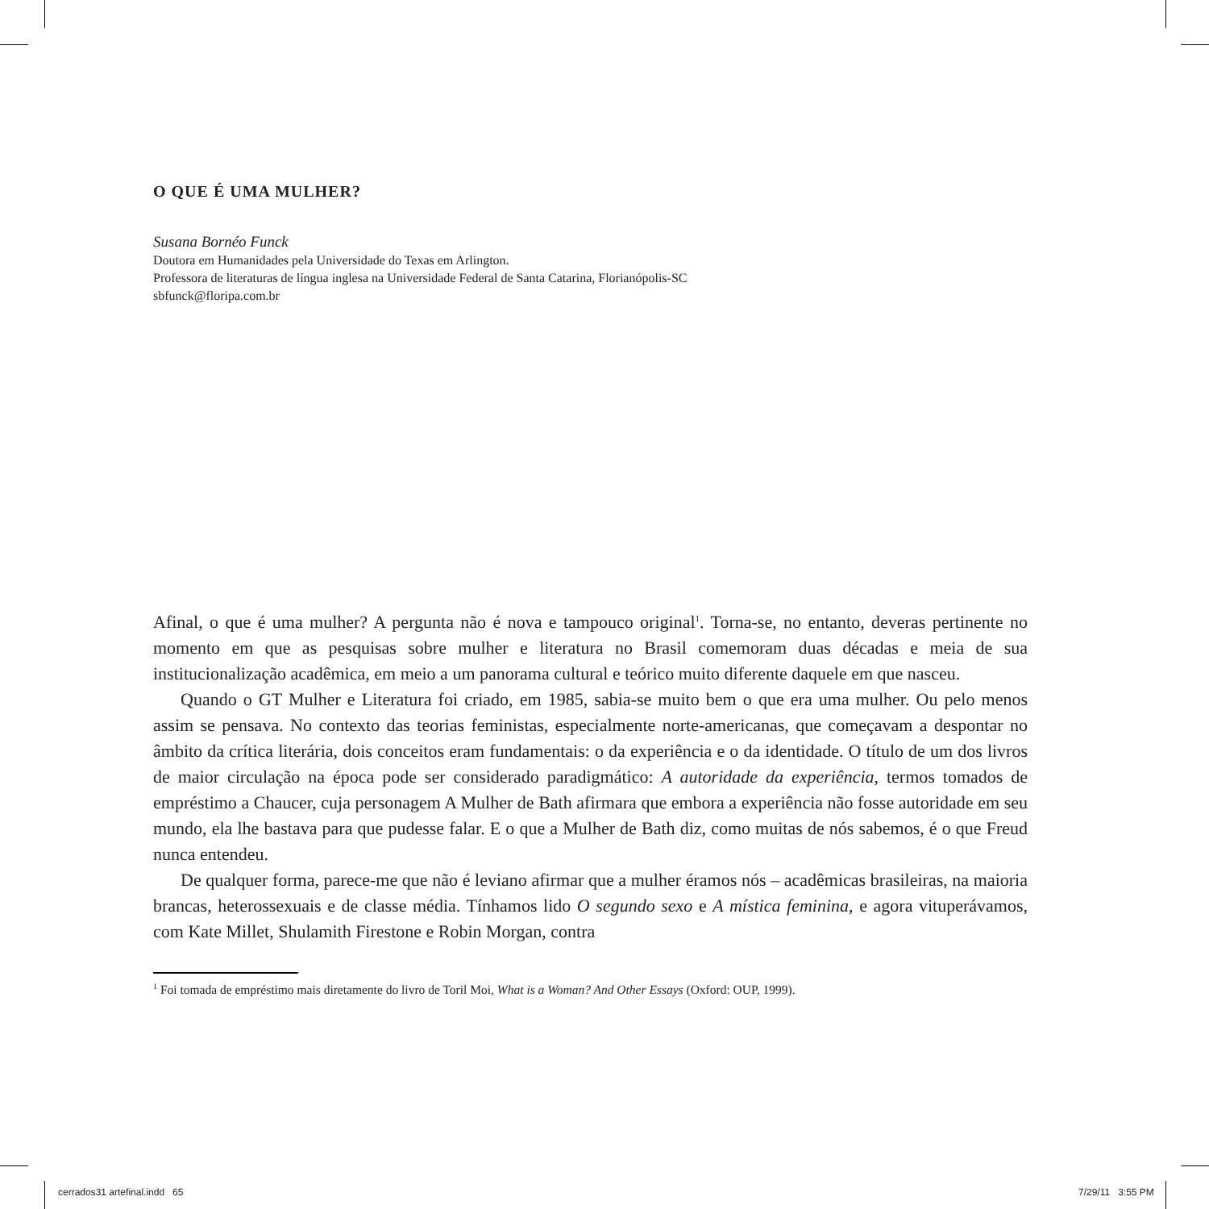O QUE É UMA MULHER?
Susana Bornéo Funck
Doutora em Humanidades pela Universidade do Texas em Arlington.
Professora de literaturas de língua inglesa na Universidade Federal de Santa Catarina, Florianópolis-SC
sbfunck@floripa.com.br
Afinal, o que é uma mulher? A pergunta não é nova e tampouco original<sup>1</sup>. Torna-se, no entanto, deveras pertinente no momento em que as pesquisas sobre mulher e literatura no Brasil comemoram duas décadas e meia de sua institucionalização acadêmica, em meio a um panorama cultural e teórico muito diferente daquele em que nasceu.
Quando o GT Mulher e Literatura foi criado, em 1985, sabia-se muito bem o que era uma mulher. Ou pelo menos assim se pensava. No contexto das teorias feministas, especialmente norte-americanas, que começavam a despontar no âmbito da crítica literária, dois conceitos eram fundamentais: o da experiência e o da identidade. O título de um dos livros de maior circulação na época pode ser considerado paradigmático: A autoridade da experiência, termos tomados de empréstimo a Chaucer, cuja personagem A Mulher de Bath afirmara que embora a experiência não fosse autoridade em seu mundo, ela lhe bastava para que pudesse falar. E o que a Mulher de Bath diz, como muitas de nós sabemos, é o que Freud nunca entendeu.
De qualquer forma, parece-me que não é leviano afirmar que a mulher éramos nós – acadêmicas brasileiras, na maioria brancas, heterossexuais e de classe média. Tínhamos lido O segundo sexo e A mística feminina, e agora vituperávamos, com Kate Millet, Shulamith Firestone e Robin Morgan, contra
<sup>1</sup> Foi tomada de empréstimo mais diretamente do livro de Toril Moi, What is a Woman? And Other Essays (Oxford: OUP, 1999).
cerrados31 artefinal.indd 65 7/29/11 3:55 PM